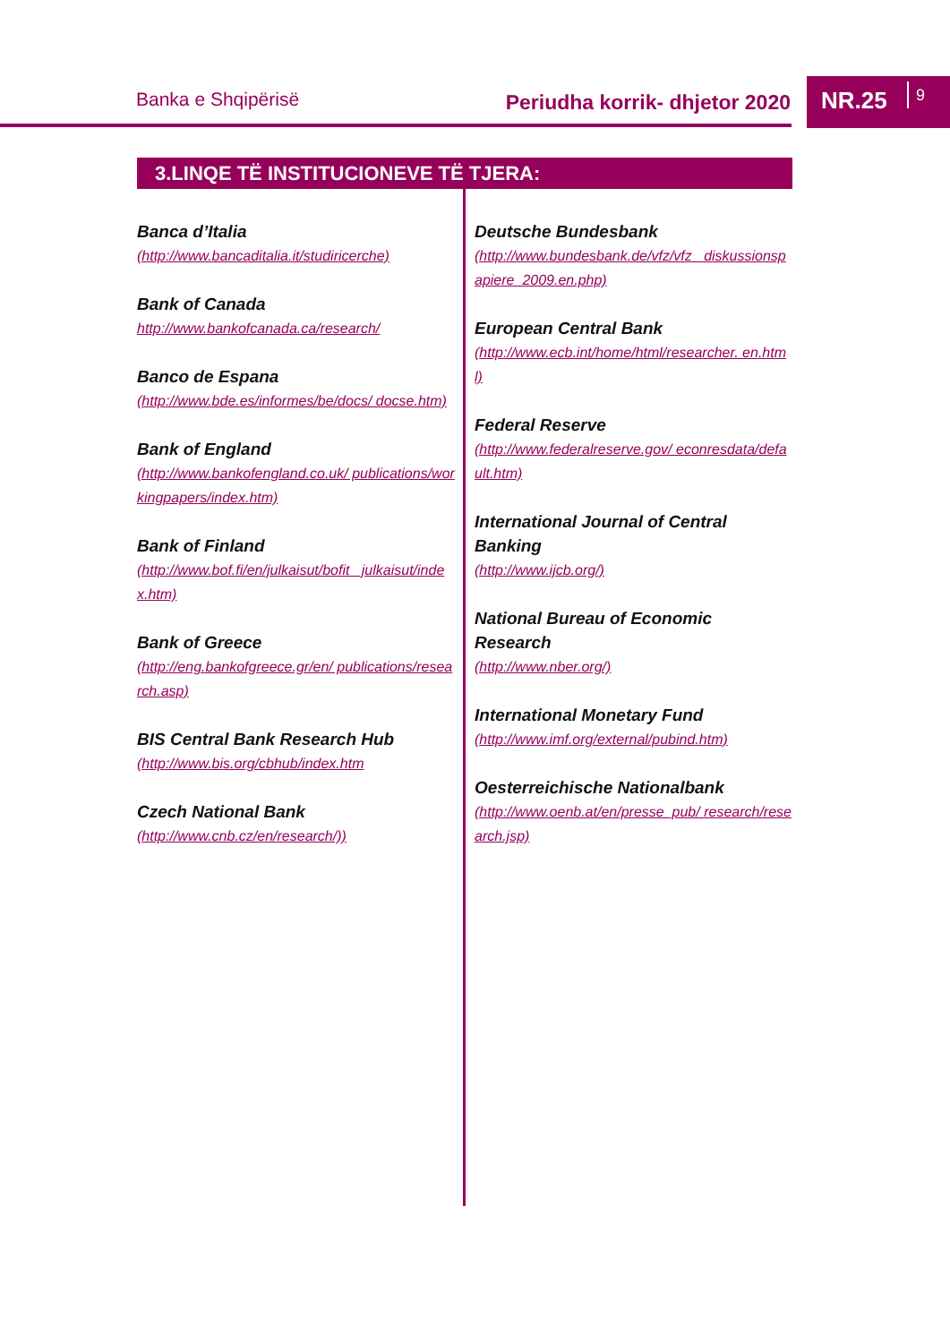Banka e Shqipërisë Periudha korrik- dhjetor 2020
NR.25 9
3.LINQE TË INSTITUCIONEVE TË TJERA:
Banca d’Italia
(http://www.bancaditalia.it/studiricerche)
Bank of Canada
http://www.bankofcanada.ca/research/
Banco de Espana
(http://www.bde.es/informes/be/docs/ docse.htm)
Bank of England
(http://www.bankofengland.co.uk/ publications/workingpapers/index.htm)
Bank of Finland
(http://www.bof.fi/en/julkaisut/bofit_ julkaisut/index.htm)
Bank of Greece
(http://eng.bankofgreece.gr/en/ publications/research.asp)
BIS Central Bank Research Hub
(http://www.bis.org/cbhub/index.htm
Czech National Bank
(http://www.cnb.cz/en/research/))
Deutsche Bundesbank
(http://www.bundesbank.de/vfz/vfz_ diskussionspapiere_2009.en.php)
European Central Bank
(http://www.ecb.int/home/html/researcher. en.html)
Federal Reserve
(http://www.federalreserve.gov/ econresdata/default.htm)
International Journal of Central Banking
(http://www.ijcb.org/)
National Bureau of Economic Research
(http://www.nber.org/)
International Monetary Fund
(http://www.imf.org/external/pubind.htm)
Oesterreichische Nationalbank
(http://www.oenb.at/en/presse_pub/ research/research.jsp)